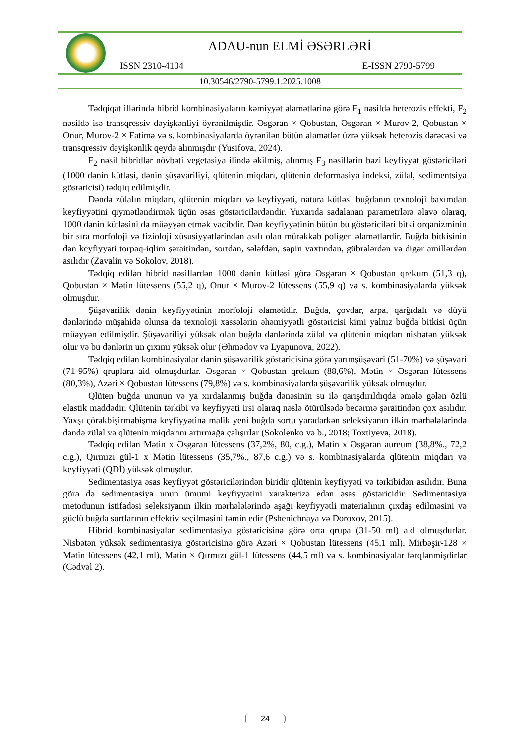ADAU-nun ELMİ ƏSƏRLƏRİ
ISSN 2310-4104 E-ISSN 2790-5799
10.30546/2790-5799.1.2025.1008
Tədqiqat illərində hibrid kombinasiyaların kəmiyyət əlamətlərinə görə F<sub>1</sub> nəsildə heterozis effekti, F<sub>2</sub> nəsildə isə transqressiv dəyişkənliyi öyrənilmişdir. Əsgəran × Qobustan, Əsgəran × Murov-2, Qobustan × Onur, Murov-2 × Fatimə və s. kombinasiyalarda öyrənilən bütün əlamətlər üzrə yüksək heterozis dərəcəsi və transqressiv dəyişkənlik qeydə alınmışdır (Yusifova, 2024).
F<sub>2</sub> nəsil hibridlər növbəti vegetasiya ilində əkilmiş, alınmış F<sub>3</sub> nəsillərin bəzi keyfiyyət göstəriciləri (1000 dənin kütləsi, dənin şüşəvariliyi, qlütenin miqdarı, qlütenin deformasiya indeksi, zülal, sedimentsiya göstəricisi) tədqiq edilmişdir.
Dəndə zülalın miqdarı, qlütenin miqdarı və keyfiyyəti, natura kütləsi buğdanın texnoloji baxımdan keyfiyyətini qiymətləndirmək üçün əsas göstəricilərdəndir. Yuxarıda sadalanan parametrlərə əlavə olaraq, 1000 dənin kütləsini də müəyyən etmək vacibdir. Dən keyfiyyətinin bütün bu göstəriciləri bitki orqanizminin bir sıra morfoloji və fizioloji xüsusiyyətlərindən asılı olan mürəkkəb poligen əlamətlərdir. Buğda bitkisinin dən keyfiyyəti torpaq-iqlim şəraitindən, sortdan, sələfdən, səpin vaxtından, gübrələrdən və digər amillərdən asılıdır (Zavalin və Sokolov, 2018).
Tədqiq edilən hibrid nəsillərdən 1000 dənin kütləsi görə Əsgəran × Qobustan qrekum (51,3 q), Qobustan × Mətin lütessens (55,2 q), Onur × Murov-2 lütessens (55,9 q) və s. kombinasiyalarda yüksək olmuşdur.
Şüşəvarilik dənin keyfiyyətinin morfoloji əlamətidir. Buğda, çovdar, arpa, qarğıdalı və düyü dənlərində müşahidə olunsa da texnoloji xassələrin əhəmiyyətli göstəricisi kimi yalnız buğda bitkisi üçün müəyyən edilmişdir. Şüşəvariliyi yüksək olan buğda dənlərində zülal və qlütenin miqdarı nisbətən yüksək olur və bu dənlərin un çıxımı yüksək olur (Əhmədov və Lyapunova, 2022).
Tədqiq edilən kombinasiyalar dənin şüşəvarilik göstəricisinə görə yarımşüşəvari (51-70%) və şüşəvari (71-95%) qruplara aid olmuşdurlar. Əsgəran × Qobustan qrekum (88,6%), Mətin × Əsgəran lütessens (80,3%), Azəri × Qobustan lütessens (79,8%) və s. kombinasiyalarda şüşəvarilik yüksək olmuşdur.
Qlüten buğda ununun və ya xırdalanmış buğda dənəsinin su ilə qarışdırıldıqda əmələ gələn özlü elastik maddədir. Qlütenin tərkibi və keyfiyyəti irsi olaraq nəslə ötürülsədə becərmə şəraitindən çox asılıdır. Yaxşı çörəkbişirməbişmə keyfiyyətinə malik yeni buğda sortu yaradarkən seleksiyanın ilkin mərhələlərində dəndə zülal və qlütenin miqdarını artırmağa çalışırlar (Sokolenko və b., 2018; Toxtiyeva, 2018).
Tədqiq edilən Mətin x Əsgəran lütessens (37,2%, 80, c.g.), Mətin x Əsgəran aureum (38,8%., 72,2 c.g.), Qırmızı gül-1 x Mətin lütessens (35,7%., 87,6 c.g.) və s. kombinasiyalarda qlütenin miqdarı və keyfiyyəti (QDİ) yüksək olmuşdur.
Sedimentasiya əsas keyfiyyət göstəricilərindən biridir qlütenin keyfiyyəti və tərkibidən asılıdır. Buna görə də sedimentasiya unun ümumi keyfiyyətini xarakterizə edən əsas göstəricidir. Sedimentasiya metodunun istifadəsi seleksiyanın ilkin mərhələlərində aşağı keyfiyyətli materialının çıxdaş edilməsini və güclü buğda sortlarının effektiv seçilməsini təmin edir (Pshenichnaya və Doroxov, 2015).
Hibrid kombinasiyalar sedimentasiya göstəricisinə görə orta qrupa (31-50 ml) aid olmuşdurlar. Nisbətən yüksək sedimentasiya göstəricisinə görə Azəri × Qobustan lütessens (45,1 ml), Mirbəşir-128 × Mətin lütessens (42,1 ml), Mətin × Qırmızı gül-1 lütessens (44,5 ml) və s. kombinasiyalar fərqlənmişdirlər (Cədvəl 2).
24